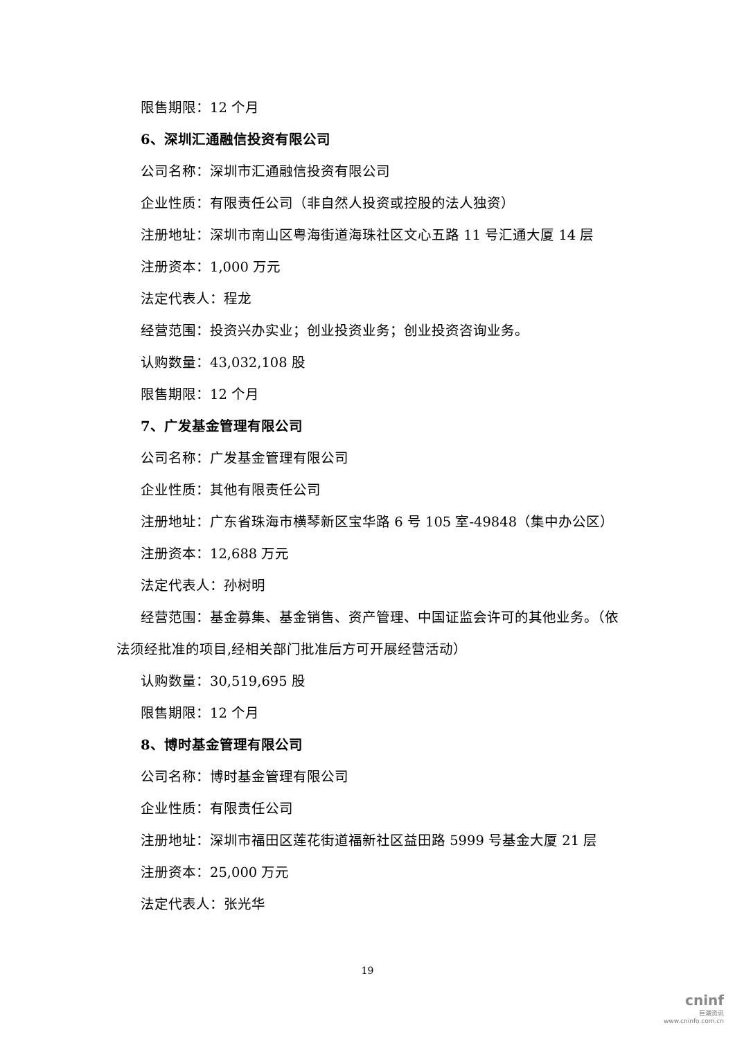限售期限：12 个月
6、深圳汇通融信投资有限公司
公司名称：深圳市汇通融信投资有限公司
企业性质：有限责任公司（非自然人投资或控股的法人独资）
注册地址：深圳市南山区粤海街道海珠社区文心五路 11 号汇通大厦 14 层
注册资本：1,000 万元
法定代表人：程龙
经营范围：投资兴办实业；创业投资业务；创业投资咨询业务。
认购数量：43,032,108 股
限售期限：12 个月
7、广发基金管理有限公司
公司名称：广发基金管理有限公司
企业性质：其他有限责任公司
注册地址：广东省珠海市横琴新区宝华路 6 号 105 室-49848（集中办公区）
注册资本：12,688 万元
法定代表人：孙树明
经营范围：基金募集、基金销售、资产管理、中国证监会许可的其他业务。（依法须经批准的项目,经相关部门批准后方可开展经营活动）
认购数量：30,519,695 股
限售期限：12 个月
8、博时基金管理有限公司
公司名称：博时基金管理有限公司
企业性质：有限责任公司
注册地址：深圳市福田区莲花街道福新社区益田路 5999 号基金大厦 21 层
注册资本：25,000 万元
法定代表人：张光华
19
cninf
巨潮资讯
www.cninfo.com.cn